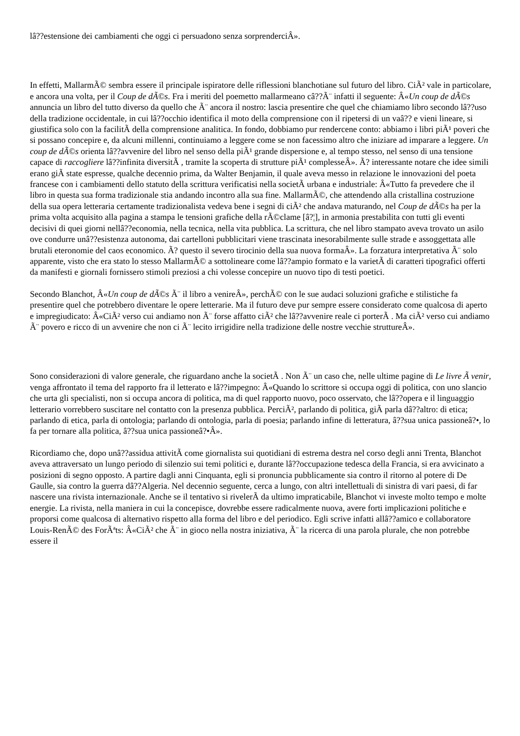lâ??estensione dei cambiamenti che oggi ci persuadono senza sorprenderciÂ».
In effetti, MallarmÃ© sembra essere il principale ispiratore delle riflessioni blanchotiane sul futuro del libro. CiÃ² vale in particolare, e ancora una volta, per il Coup de dÃ©s. Fra i meriti del poemetto mallarmeano câ??Ã¨ infatti il seguente: Â«Un coup de dÃ©s annuncia un libro del tutto diverso da quello che Ã¨ ancora il nostro: lascia presentire che quel che chiamiamo libro secondo lâ??uso della tradizione occidentale, in cui lâ??occhio identifica il moto della comprensione con il ripetersi di un vaâ?? e vieni lineare, si giustifica solo con la facilitÃ della comprensione analitica. In fondo, dobbiamo pur rendercene conto: abbiamo i libri piÃ¹ poveri che si possano concepire e, da alcuni millenni, continuiamo a leggere come se non facessimo altro che iniziare ad imparare a leggere. Un coup de dÃ©s orienta lâ??avvenire del libro nel senso della piÃ¹ grande dispersione e, al tempo stesso, nel senso di una tensione capace di raccogliere lâ??infinita diversitÃ , tramite la scoperta di strutture piÃ¹ complesseÂ». Ã? interessante notare che idee simili erano giÃ state espresse, qualche decennio prima, da Walter Benjamin, il quale aveva messo in relazione le innovazioni del poeta francese con i cambiamenti dello statuto della scrittura verificatisi nella societÃ urbana e industriale: Â«Tutto fa prevedere che il libro in questa sua forma tradizionale stia andando incontro alla sua fine. MallarmÃ©, che attendendo alla cristallina costruzione della sua opera letteraria certamente tradizionalista vedeva bene i segni di ciÃ² che andava maturando, nel Coup de dÃ©s ha per la prima volta acquisito alla pagina a stampa le tensioni grafiche della rÃ©clame [â?¦], in armonia prestabilita con tutti gli eventi decisivi di quei giorni nellâ??economia, nella tecnica, nella vita pubblica. La scrittura, che nel libro stampato aveva trovato un asilo ove condurre unâ??esistenza autonoma, dai cartelloni pubblicitari viene trascinata inesorabilmente sulle strade e assoggettata alle brutali eteronomie del caos economico. Ã? questo il severo tirocinio della sua nuova formaÂ». La forzatura interpretativa Ã¨ solo apparente, visto che era stato lo stesso MallarmÃ© a sottolineare come lâ??ampio formato e la varietÃ di caratteri tipografici offerti da manifesti e giornali fornissero stimoli preziosi a chi volesse concepire un nuovo tipo di testi poetici.
Secondo Blanchot, Â«Un coup de dÃ©s Ã¨ il libro a venireÂ», perchÃ© con le sue audaci soluzioni grafiche e stilistiche fa presentire quel che potrebbero diventare le opere letterarie. Ma il futuro deve pur sempre essere considerato come qualcosa di aperto e impregiudicato: Â«CiÃ² verso cui andiamo non Ã¨ forse affatto ciÃ² che lâ??avvenire reale ci porterÃ . Ma ciÃ² verso cui andiamo Ã¨ povero e ricco di un avvenire che non ci Ã¨ lecito irrigidire nella tradizione delle nostre vecchie struttureÂ».
Sono considerazioni di valore generale, che riguardano anche la societÃ . Non Ã¨ un caso che, nelle ultime pagine di Le livre Ã venir, venga affrontato il tema del rapporto fra il letterato e lâ??impegno: Â«Quando lo scrittore si occupa oggi di politica, con uno slancio che urta gli specialisti, non si occupa ancora di politica, ma di quel rapporto nuovo, poco osservato, che lâ??opera e il linguaggio letterario vorrebbero suscitare nel contatto con la presenza pubblica. PerciÃ², parlando di politica, giÃ parla dâ??altro: di etica; parlando di etica, parla di ontologia; parlando di ontologia, parla di poesia; parlando infine di letteratura, â??sua unica passioneâ?•, lo fa per tornare alla politica, â??sua unica passioneâ?•Â».
Ricordiamo che, dopo unâ??assidua attivitÃ come giornalista sui quotidiani di estrema destra nel corso degli anni Trenta, Blanchot aveva attraversato un lungo periodo di silenzio sui temi politici e, durante lâ??occupazione tedesca della Francia, si era avvicinato a posizioni di segno opposto. A partire dagli anni Cinquanta, egli si pronuncia pubblicamente sia contro il ritorno al potere di De Gaulle, sia contro la guerra dâ??Algeria. Nel decennio seguente, cerca a lungo, con altri intellettuali di sinistra di vari paesi, di far nascere una rivista internazionale. Anche se il tentativo si rivelerÃ da ultimo impraticabile, Blanchot vi investe molto tempo e molte energie. La rivista, nella maniera in cui la concepisce, dovrebbe essere radicalmente nuova, avere forti implicazioni politiche e proporsi come qualcosa di alternativo rispetto alla forma del libro e del periodico. Egli scrive infatti allâ??amico e collaboratore Louis-RenÃ© des ForÃªts: Â«CiÃ² che Ã¨ in gioco nella nostra iniziativa, Ã¨ la ricerca di una parola plurale, che non potrebbe essere il